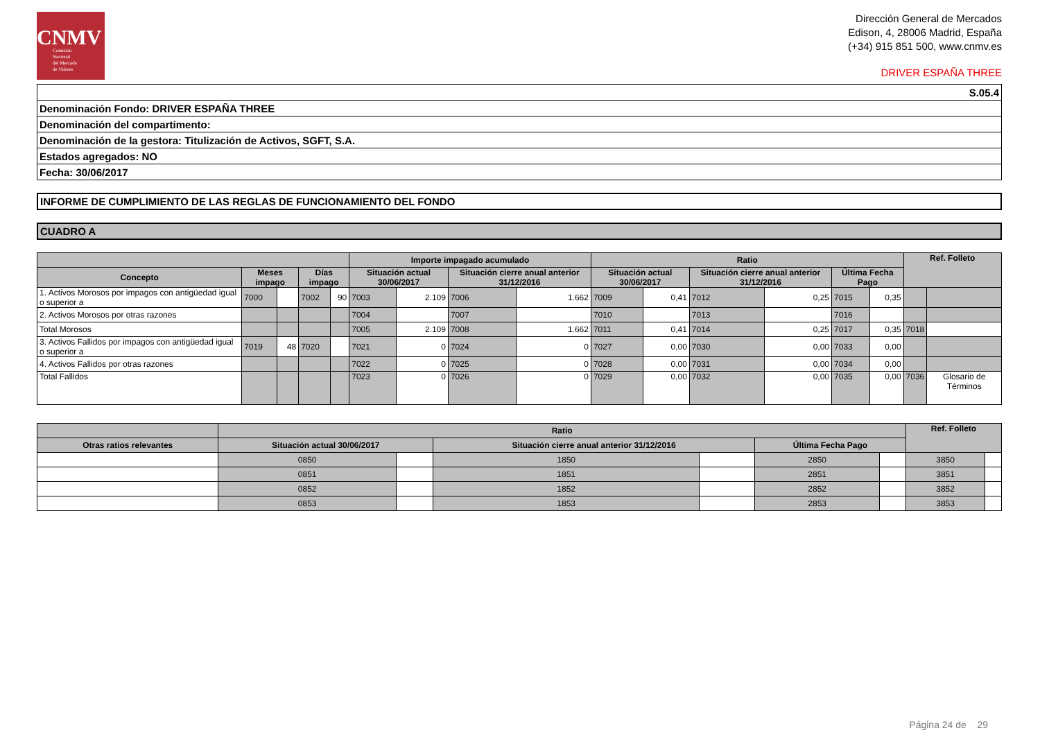CNMV
Comisión
Nacional
del Mercado
de Valores
Dirección General de Mercados
Edison, 4, 28006 Madrid, España
(+34) 915 851 500, www.cnmv.es
DRIVER ESPAÑA THREE
| S.05.4 |
| Denominación Fondo: DRIVER ESPAÑA THREE |
| Denominación del compartimento: |
| Denominación de la gestora: Titulización de Activos, SGFT, S.A. |
| Estados agregados: NO |
| Fecha: 30/06/2017 |
INFORME DE CUMPLIMIENTO DE LAS REGLAS DE FUNCIONAMIENTO DEL FONDO
CUADRO A
| | | | | | Importe impagado acumulado | | | | Ratio | | | | | | Ref. Folleto | |
| --- | --- | --- | --- | --- | --- | --- | --- | --- | --- | --- | --- | --- | --- | --- | --- | --- |
| Concepto | Meses impago | | Días impago | | Situación actual 30/06/2017 | | Situación cierre anual anterior 31/12/2016 | | Situación actual 30/06/2017 | | Situación cierre anual anterior 31/12/2016 | | Última Fecha Pago | | | |
| 1. Activos Morosos por impagos con antigüedad igual o superior a | 7000 | | 7002 | 90 | 7003 | 2.109 | 7006 | 1.662 | 7009 | 0,41 | 7012 | 0,25 | 7015 | 0,35 | | |
| 2. Activos Morosos por otras razones | | | | | 7004 | | 7007 | | 7010 | | 7013 | | 7016 | | | |
| Total Morosos | | | | | 7005 | 2.109 | 7008 | 1.662 | 7011 | 0,41 | 7014 | 0,25 | 7017 | 0,35 | 7018 | |
| 3. Activos Fallidos por impagos con antigüedad igual o superior a | 7019 | 48 | 7020 | | 7021 | 0 | 7024 | 0 | 7027 | 0,00 | 7030 | 0,00 | 7033 | 0,00 | | |
| 4. Activos Fallidos por otras razones | | | | | 7022 | 0 | 7025 | 0 | 7028 | 0,00 | 7031 | 0,00 | 7034 | 0,00 | | |
| Total Fallidos | | | | | 7023 | 0 | 7026 | 0 | 7029 | 0,00 | 7032 | 0,00 | 7035 | 0,00 | 7036 | Glosario de Términos |
| | Ratio | | | | | | Ref. Folleto | |
| --- | --- | --- | --- | --- | --- | --- | --- | --- |
| Otras ratios relevantes | Situación actual 30/06/2017 | | Situación cierre anual anterior 31/12/2016 | | Última Fecha Pago | | | |
| | 0850 | | 1850 | | 2850 | | 3850 | |
| | 0851 | | 1851 | | 2851 | | 3851 | |
| | 0852 | | 1852 | | 2852 | | 3852 | |
| | 0853 | | 1853 | | 2853 | | 3853 | |
Página 24 de 29